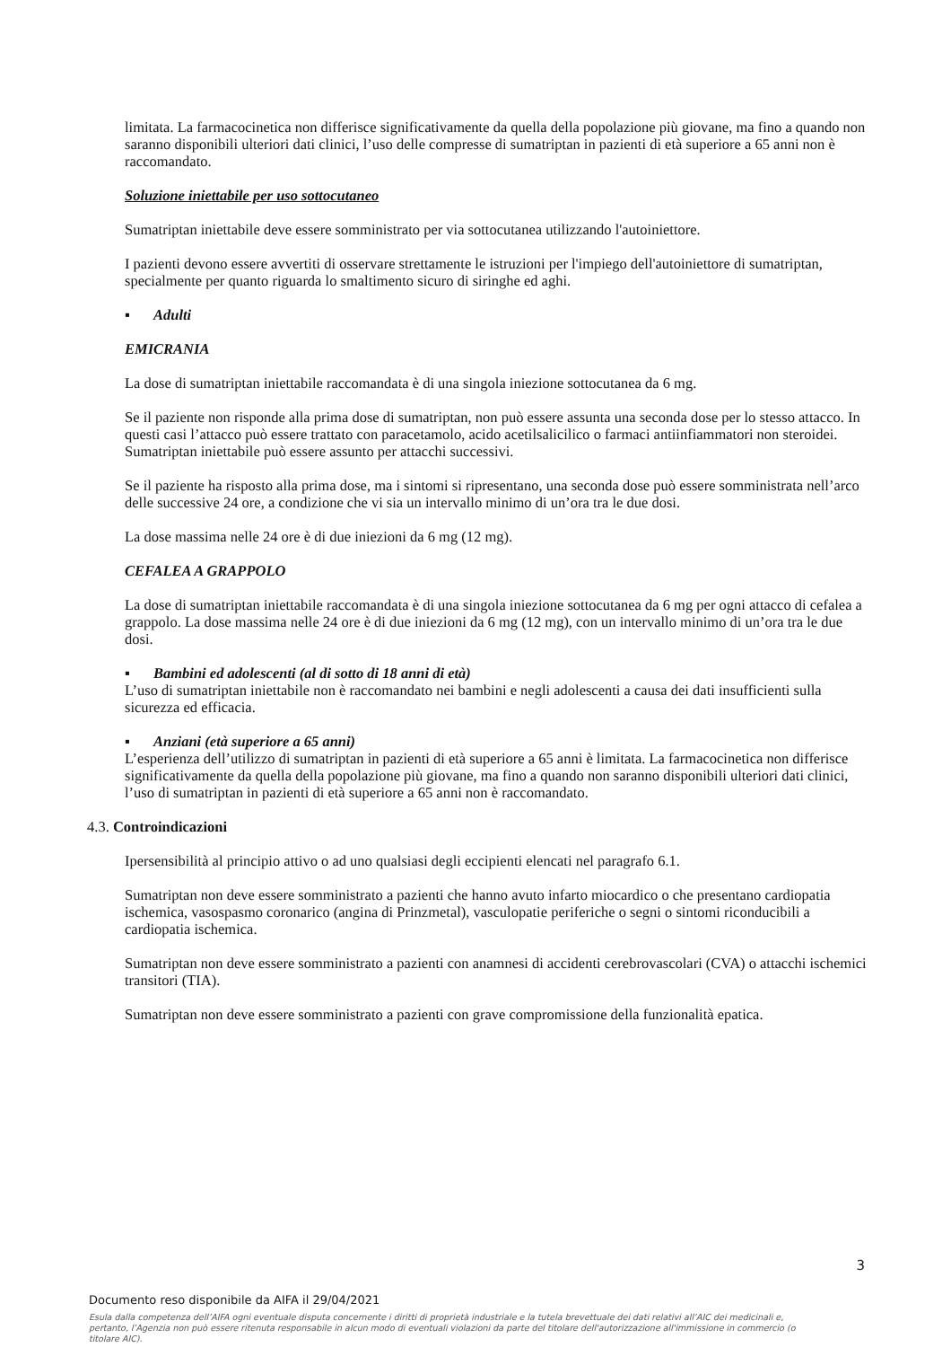limitata. La farmacocinetica non differisce significativamente da quella della popolazione più giovane, ma fino a quando non saranno disponibili ulteriori dati clinici, l’uso delle compresse di sumatriptan in pazienti di età superiore a 65 anni non è raccomandato.
Soluzione iniettabile per uso sottocutaneo
Sumatriptan iniettabile deve essere somministrato per via sottocutanea utilizzando l'autoiniettore.
I pazienti devono essere avvertiti di osservare strettamente le istruzioni per l'impiego dell'autoiniettore di sumatriptan, specialmente per quanto riguarda lo smaltimento sicuro di siringhe ed aghi.
▪ Adulti
EMICRANIA
La dose di sumatriptan iniettabile raccomandata è di una singola iniezione sottocutanea da 6 mg.
Se il paziente non risponde alla prima dose di sumatriptan, non può essere assunta una seconda dose per lo stesso attacco. In questi casi l’attacco può essere trattato con paracetamolo, acido acetilsalicilico o farmaci antiinfiammatori non steroidei. Sumatriptan iniettabile può essere assunto per attacchi successivi.
Se il paziente ha risposto alla prima dose, ma i sintomi si ripresentano, una seconda dose può essere somministrata nell’arco delle successive 24 ore, a condizione che vi sia un intervallo minimo di un’ora tra le due dosi.
La dose massima nelle 24 ore è di due iniezioni da 6 mg (12 mg).
CEFALEA A GRAPPOLO
La dose di sumatriptan iniettabile raccomandata è di una singola iniezione sottocutanea da 6 mg per ogni attacco di cefalea a grappolo. La dose massima nelle 24 ore è di due iniezioni da 6 mg (12 mg), con un intervallo minimo di un’ora tra le due dosi.
▪ Bambini ed adolescenti (al di sotto di 18 anni di età)
L’uso di sumatriptan iniettabile non è raccomandato nei bambini e negli adolescenti a causa dei dati insufficienti sulla sicurezza ed efficacia.
▪ Anziani (età superiore a 65 anni)
L’esperienza dell’utilizzo di sumatriptan in pazienti di età superiore a 65 anni è limitata. La farmacocinetica non differisce significativamente da quella della popolazione più giovane, ma fino a quando non saranno disponibili ulteriori dati clinici, l’uso di sumatriptan in pazienti di età superiore a 65 anni non è raccomandato.
4.3. Controindicazioni
Ipersensibilità al principio attivo o ad uno qualsiasi degli eccipienti elencati nel paragrafo 6.1.
Sumatriptan non deve essere somministrato a pazienti che hanno avuto infarto miocardico o che presentano cardiopatia ischemica, vasospasmo coronarico (angina di Prinzmetal), vasculopatie periferiche o segni o sintomi riconducibili a cardiopatia ischemica.
Sumatriptan non deve essere somministrato a pazienti con anamnesi di accidenti cerebrovascolari (CVA) o attacchi ischemici transitori (TIA).
Sumatriptan non deve essere somministrato a pazienti con grave compromissione della funzionalità epatica.
3
Documento reso disponibile da AIFA il 29/04/2021
Esula dalla competenza dell’AIFA ogni eventuale disputa concernente i diritti di proprietà industriale e la tutela brevettuale dei dati relativi all’AIC dei medicinali e, pertanto, l’Agenzia non può essere ritenuta responsabile in alcun modo di eventuali violazioni da parte del titolare dell'autorizzazione all'immissione in commercio (o titolare AIC).